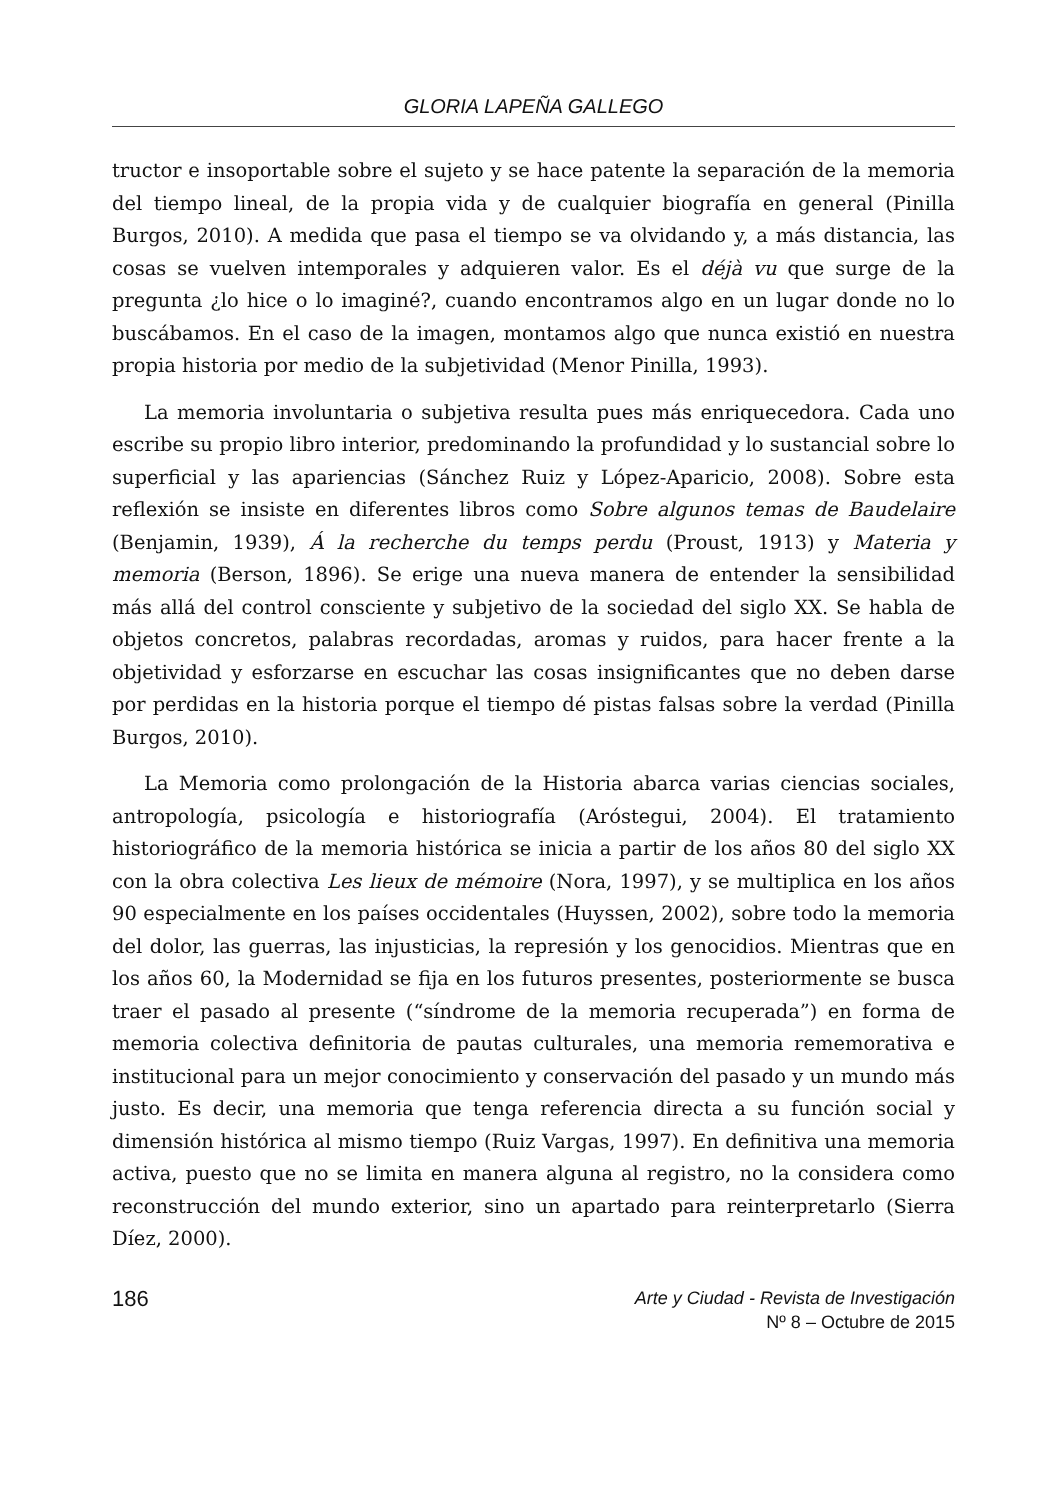GLORIA LAPEÑA GALLEGO
tructor e insoportable sobre el sujeto y se hace patente la separación de la memoria del tiempo lineal, de la propia vida y de cualquier biografía en general (Pinilla Burgos, 2010). A medida que pasa el tiempo se va olvidando y, a más distancia, las cosas se vuelven intemporales y adquieren valor. Es el déjà vu que surge de la pregunta ¿lo hice o lo imaginé?, cuando encontramos algo en un lugar donde no lo buscábamos. En el caso de la imagen, montamos algo que nunca existió en nuestra propia historia por medio de la subjetividad (Menor Pinilla, 1993).
La memoria involuntaria o subjetiva resulta pues más enriquecedora. Cada uno escribe su propio libro interior, predominando la profundidad y lo sustancial sobre lo superficial y las apariencias (Sánchez Ruiz y López-Aparicio, 2008). Sobre esta reflexión se insiste en diferentes libros como Sobre algunos temas de Baudelaire (Benjamin, 1939), Á la recherche du temps perdu (Proust, 1913) y Materia y memoria (Berson, 1896). Se erige una nueva manera de entender la sensibilidad más allá del control consciente y subjetivo de la sociedad del siglo XX. Se habla de objetos concretos, palabras recordadas, aromas y ruidos, para hacer frente a la objetividad y esforzarse en escuchar las cosas insignificantes que no deben darse por perdidas en la historia porque el tiempo dé pistas falsas sobre la verdad (Pinilla Burgos, 2010).
La Memoria como prolongación de la Historia abarca varias ciencias sociales, antropología, psicología e historiografía (Aróstegui, 2004). El tratamiento historiográfico de la memoria histórica se inicia a partir de los años 80 del siglo XX con la obra colectiva Les lieux de mémoire (Nora, 1997), y se multiplica en los años 90 especialmente en los países occidentales (Huyssen, 2002), sobre todo la memoria del dolor, las guerras, las injusticias, la represión y los genocidios. Mientras que en los años 60, la Modernidad se fija en los futuros presentes, posteriormente se busca traer el pasado al presente (“síndrome de la memoria recuperada”) en forma de memoria colectiva definitoria de pautas culturales, una memoria rememorativa e institucional para un mejor conocimiento y conservación del pasado y un mundo más justo. Es decir, una memoria que tenga referencia directa a su función social y dimensión histórica al mismo tiempo (Ruiz Vargas, 1997). En definitiva una memoria activa, puesto que no se limita en manera alguna al registro, no la considera como reconstrucción del mundo exterior, sino un apartado para reinterpretarlo (Sierra Díez, 2000).
186
Arte y Ciudad - Revista de Investigación
Nº 8 – Octubre de 2015